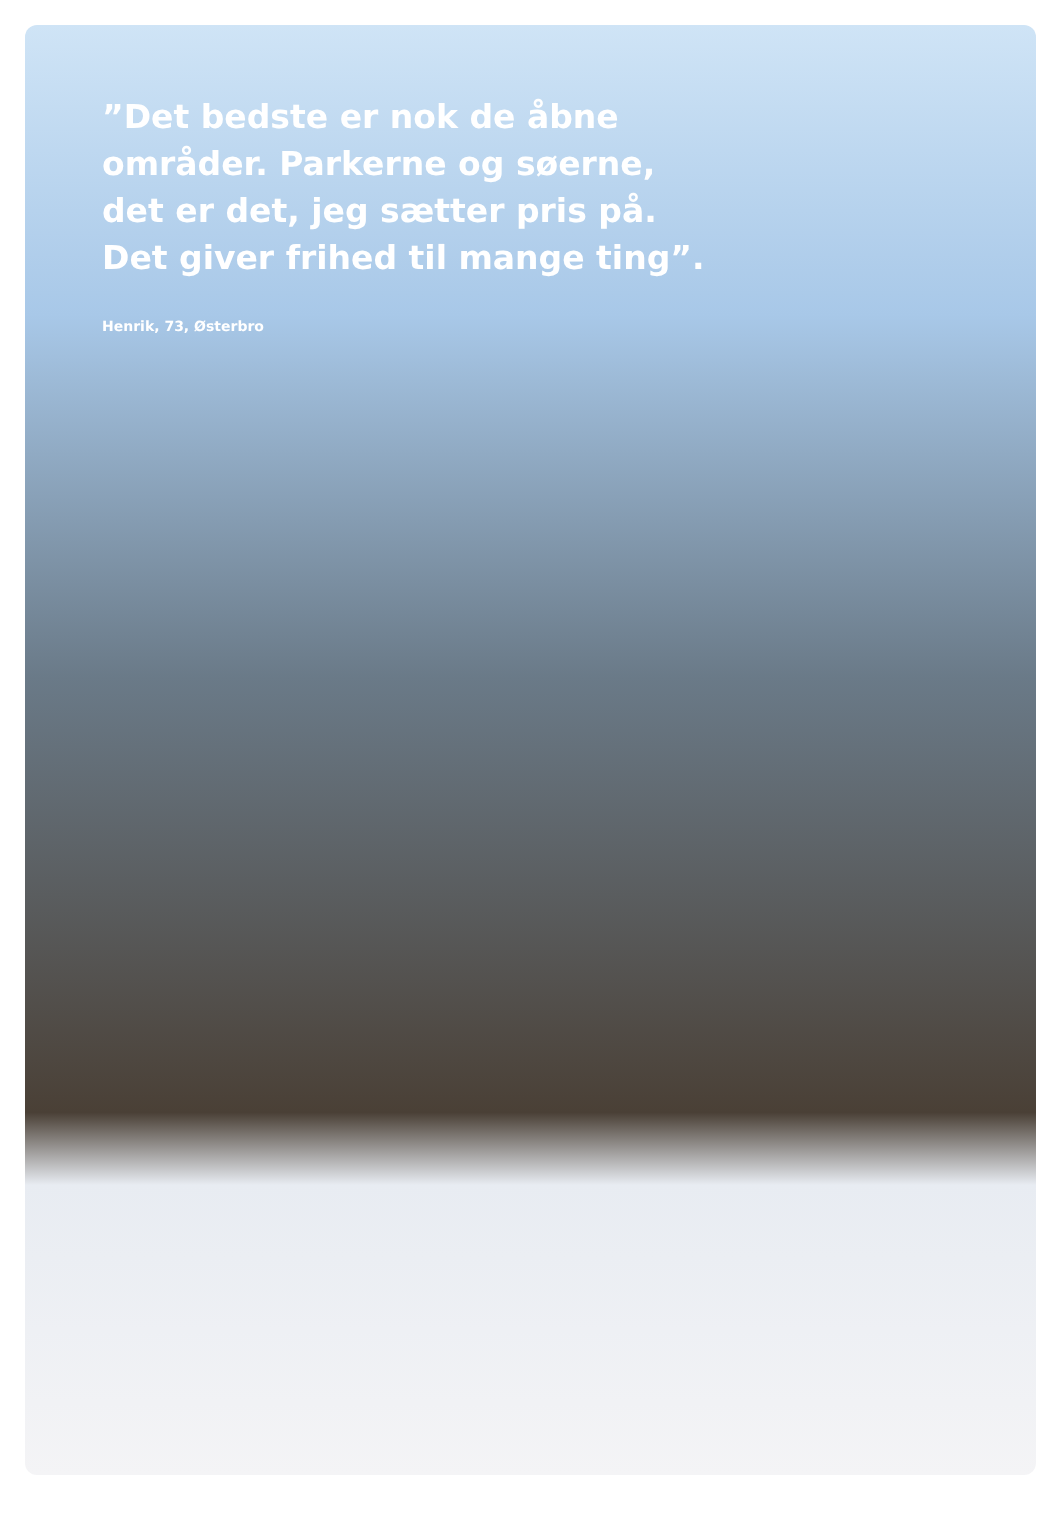”Det bedste er nok de åbne
områder. Parkerne og søerne,
det er det, jeg sætter pris på.
Det giver frihed til mange ting”.
Henrik, 73, Østerbro